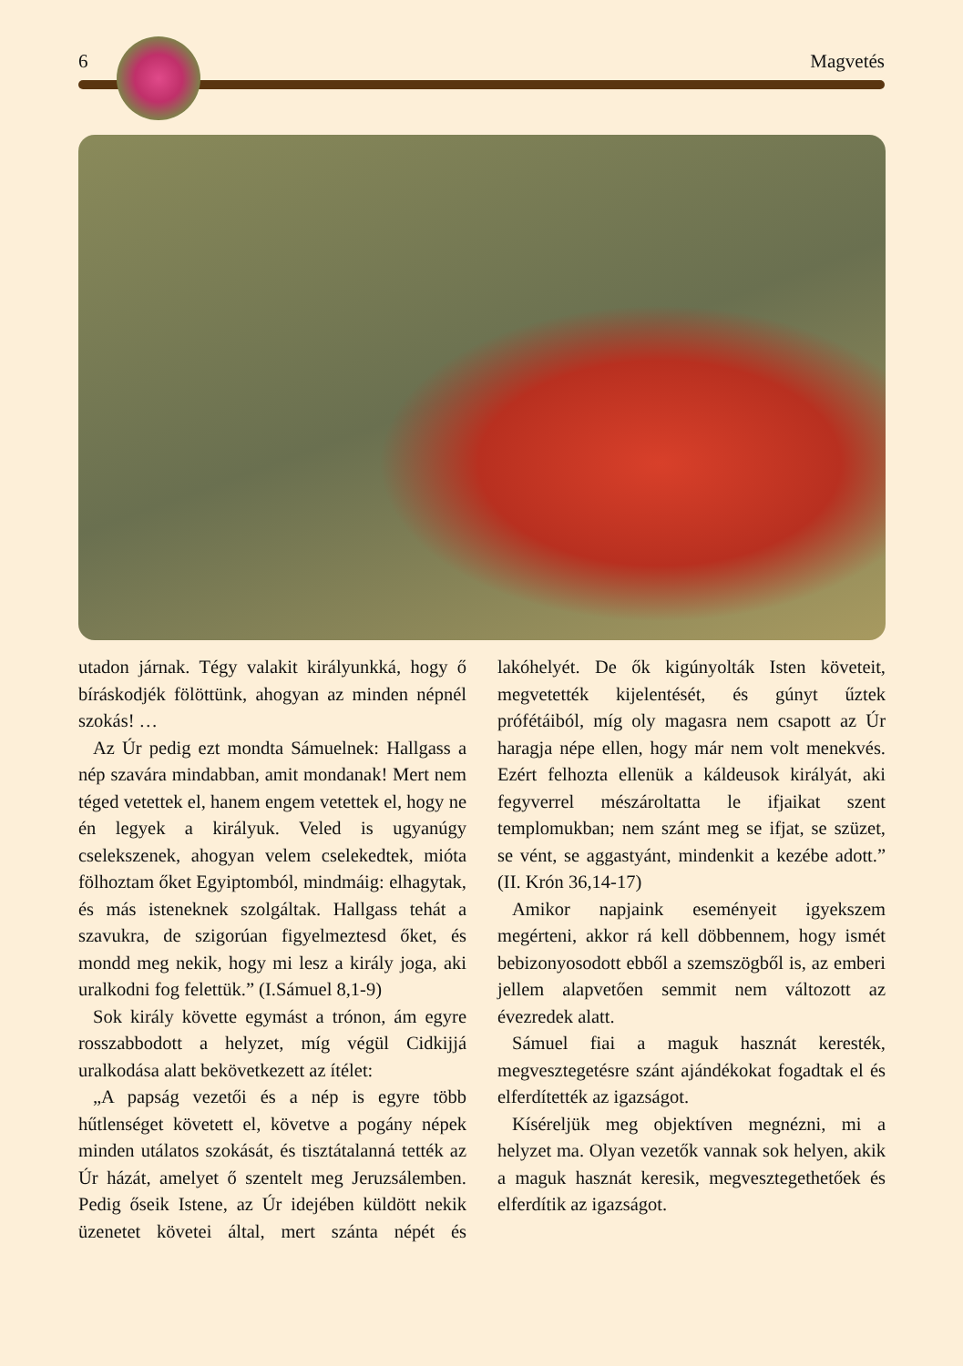6 Magvetés
utadon járnak. Tégy valakit királyunkká, hogy ő bíráskodjék fölöttünk, ahogyan az minden népnél szokás! …
Az Úr pedig ezt mondta Sámuelnek: Hallgass a nép szavára mindabban, amit mondanak! Mert nem téged vetettek el, hanem engem vetettek el, hogy ne én legyek a királyuk. Veled is ugyanúgy cselekszenek, ahogyan velem cselekedtek, mióta fölhoztam őket Egyiptomból, mindmáig: elhagytak, és más isteneknek szolgáltak. Hallgass tehát a szavukra, de szigorúan figyelmeztesd őket, és mondd meg nekik, hogy mi lesz a király joga, aki uralkodni fog felettük.” (I.Sámuel 8,1-9)
Sok király követte egymást a trónon, ám egyre rosszabbodott a helyzet, míg végül Cidkijjá uralkodása alatt bekövetkezett az ítélet:
„A papság vezetői és a nép is egyre több hűtlenséget követett el, követve a pogány népek minden utálatos szokását, és tisztátalanná tették az Úr házát, amelyet ő szentelt meg Jeruzsálemben. Pedig őseik Istene, az Úr idejében küldött nekik üzenetet követei által, mert szánta népét és lakóhelyét. De ők kigúnyolták Isten követeit, megvetették kijelentését, és gúnyt űztek prófétáiból, míg oly magasra nem csapott az Úr haragja népe ellen, hogy már nem volt menekvés. Ezért felhozta ellenük a káldeusok királyát, aki fegyverrel mészároltatta le ifjaikat szent templomukban; nem szánt meg se ifjat, se szüzet, se vént, se aggastyánt, mindenkit a kezébe adott.” (II. Krón 36,14-17)
Amikor napjaink eseményeit igyekszem megérteni, akkor rá kell döbbennem, hogy ismét bebizonyosodott ebből a szemszögből is, az emberi jellem alapvetően semmit nem változott az évezredek alatt.
Sámuel fiai a maguk hasznát keresték, megvesztegetésre szánt ajándékokat fogadtak el és elferdítették az igazságot.
Kíséreljük meg objektíven megnézni, mi a helyzet ma. Olyan vezetők vannak sok helyen, akik a maguk hasznát keresik, megvesztegethetőek és elferdítik az igazságot.